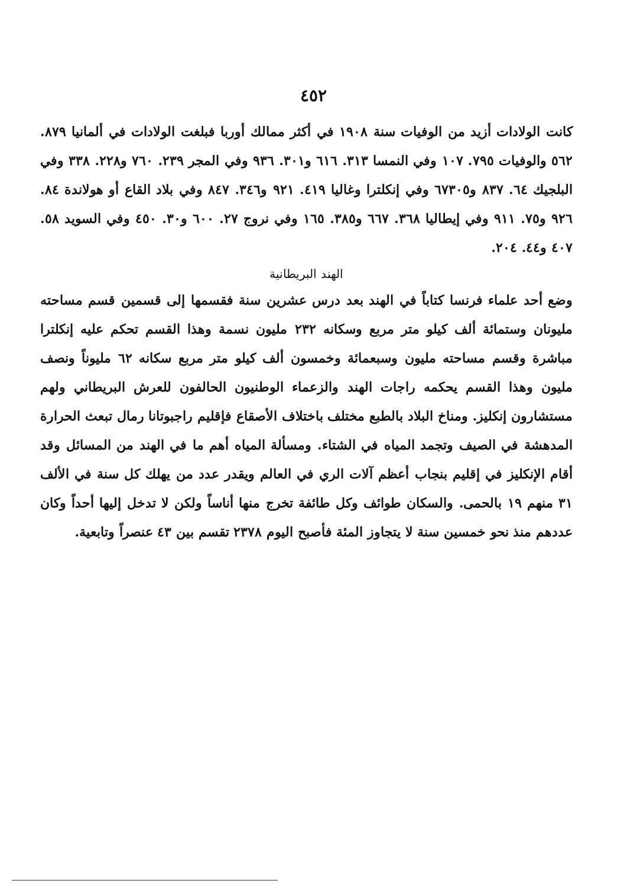٤٥٢
كانت الولادات أزيد من الوفيات سنة ١٩٠٨ في أكثر ممالك أوربا فبلغت الولادات في ألمانيا ٨٧٩. ٥٦٢ والوفيات ٧٩٥. ١٠٧ وفي النمسا ٣١٣. ٦١٦ و٣٠١. ٩٣٦ وفي المجر ٢٣٩. ٧٦٠ و٢٢٨. ٣٣٨ وفي البلجيك ٦٤. ٨٣٧ و٦٧٣٠٥ وفي إنكلترا وغاليا ٤١٩. ٩٢١ و٣٤٦. ٨٤٧ وفي بلاد القاع أو هولاندة ٨٤. ٩٢٦ و٧٥. ٩١١ وفي إيطاليا ٣٦٨. ٦٦٧ و٣٨٥. ١٦٥ وفي نروج ٢٧. ٦٠٠ و٣٠. ٤٥٠ وفي السويد ٥٨. ٤٠٧ و٤٤. ٢٠٤.
الهند البريطانية
وضع أحد علماء فرنسا كتاباً في الهند بعد درس عشرين سنة فقسمها إلى قسمين قسم مساحته مليونان وستمائة ألف كيلو متر مربع وسكانه ٢٣٢ مليون نسمة وهذا القسم تحكم عليه إنكلترا مباشرة وقسم مساحته مليون وسبعمائة وخمسون ألف كيلو متر مربع سكانه ٦٢ مليوناً ونصف مليون وهذا القسم يحكمه راجات الهند والزعماء الوطنيون الحالفون للعرش البريطاني ولهم مستشارون إنكليز. ومناخ البلاد بالطبع مختلف باختلاف الأصقاع فإقليم راجبوتانا رمال تبعث الحرارة المدهشة في الصيف وتجمد المياه في الشتاء. ومسألة المياه أهم ما في الهند من المسائل وقد أقام الإنكليز في إقليم بنجاب أعظم آلات الري في العالم ويقدر عدد من يهلك كل سنة في الألف ٣١ منهم ١٩ بالحمى. والسكان طوائف وكل طائفة تخرج منها أناساً ولكن لا تدخل إليها أحداً وكان عددهم منذ نحو خمسين سنة لا يتجاوز المئة فأصبح اليوم ٢٣٧٨ تقسم بين ٤٣ عنصراً وتابعية.